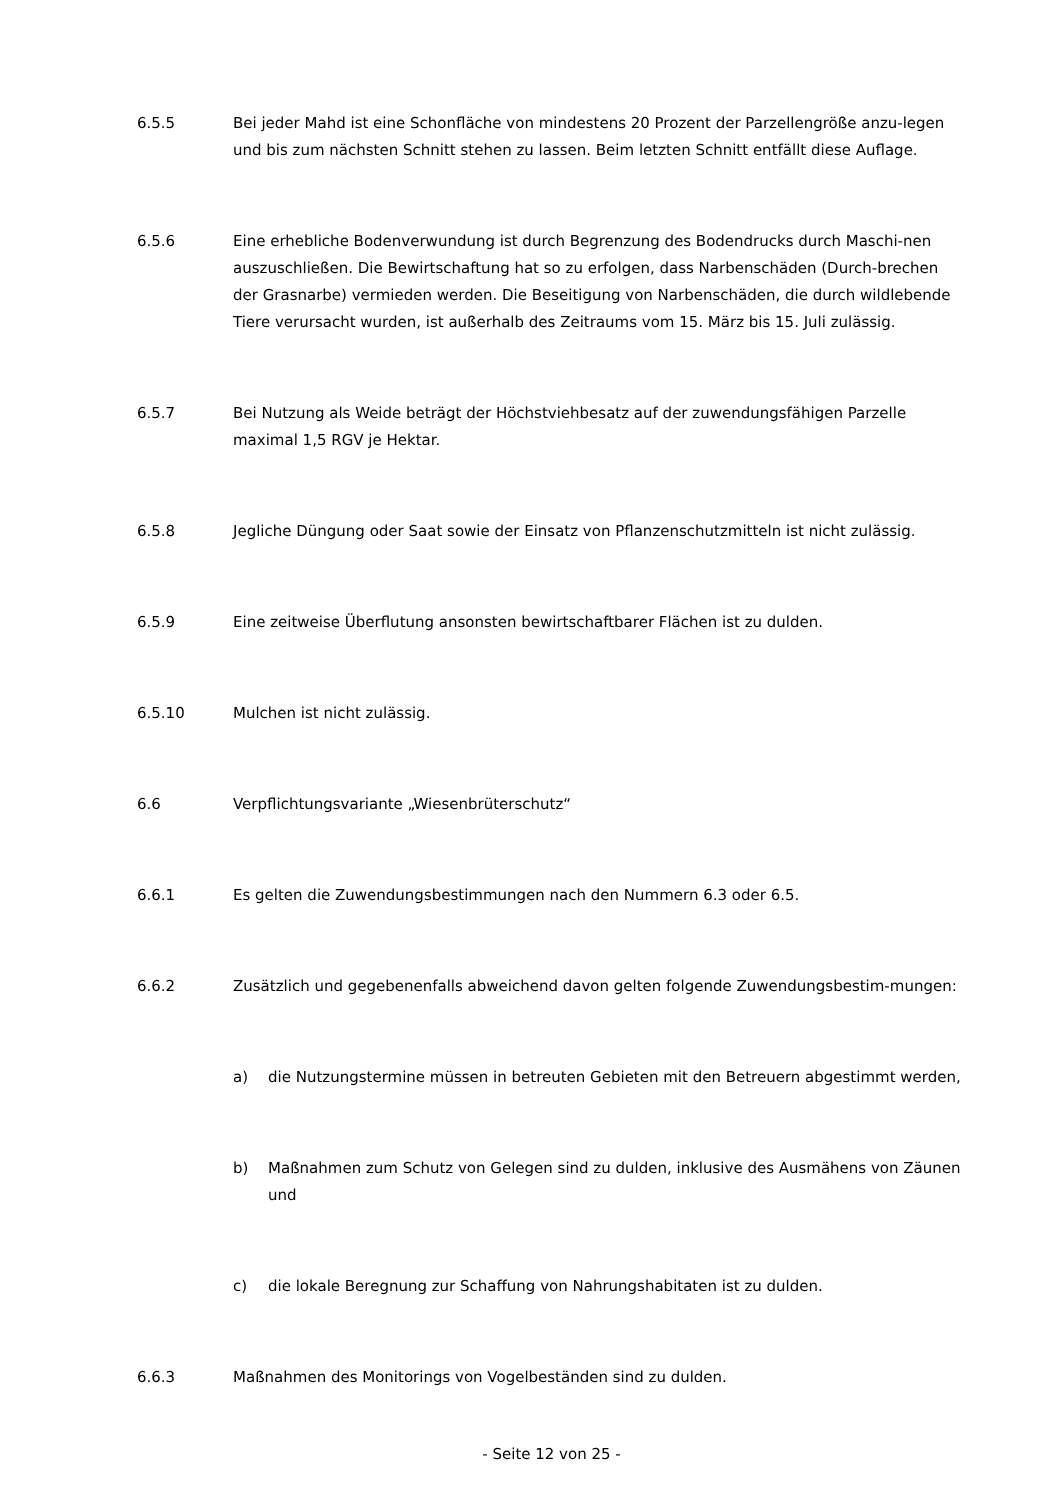6.5.5 Bei jeder Mahd ist eine Schonfläche von mindestens 20 Prozent der Parzellengröße anzu-legen und bis zum nächsten Schnitt stehen zu lassen. Beim letzten Schnitt entfällt diese Auflage.
6.5.6 Eine erhebliche Bodenverwundung ist durch Begrenzung des Bodendrucks durch Maschi-nen auszuschließen. Die Bewirtschaftung hat so zu erfolgen, dass Narbenschäden (Durch-brechen der Grasnarbe) vermieden werden. Die Beseitigung von Narbenschäden, die durch wildlebende Tiere verursacht wurden, ist außerhalb des Zeitraums vom 15. März bis 15. Juli zulässig.
6.5.7 Bei Nutzung als Weide beträgt der Höchstviehbesatz auf der zuwendungsfähigen Parzelle maximal 1,5 RGV je Hektar.
6.5.8 Jegliche Düngung oder Saat sowie der Einsatz von Pflanzenschutzmitteln ist nicht zulässig.
6.5.9 Eine zeitweise Überflutung ansonsten bewirtschaftbarer Flächen ist zu dulden.
6.5.10 Mulchen ist nicht zulässig.
6.6 Verpflichtungsvariante „Wiesenbrüterschutz“
6.6.1 Es gelten die Zuwendungsbestimmungen nach den Nummern 6.3 oder 6.5.
6.6.2 Zusätzlich und gegebenenfalls abweichend davon gelten folgende Zuwendungsbestim-mungen:
a) die Nutzungstermine müssen in betreuten Gebieten mit den Betreuern abgestimmt werden,
b) Maßnahmen zum Schutz von Gelegen sind zu dulden, inklusive des Ausmähens von Zäunen und
c) die lokale Beregnung zur Schaffung von Nahrungshabitaten ist zu dulden.
6.6.3 Maßnahmen des Monitorings von Vogelbeständen sind zu dulden.
- Seite 12 von 25 -